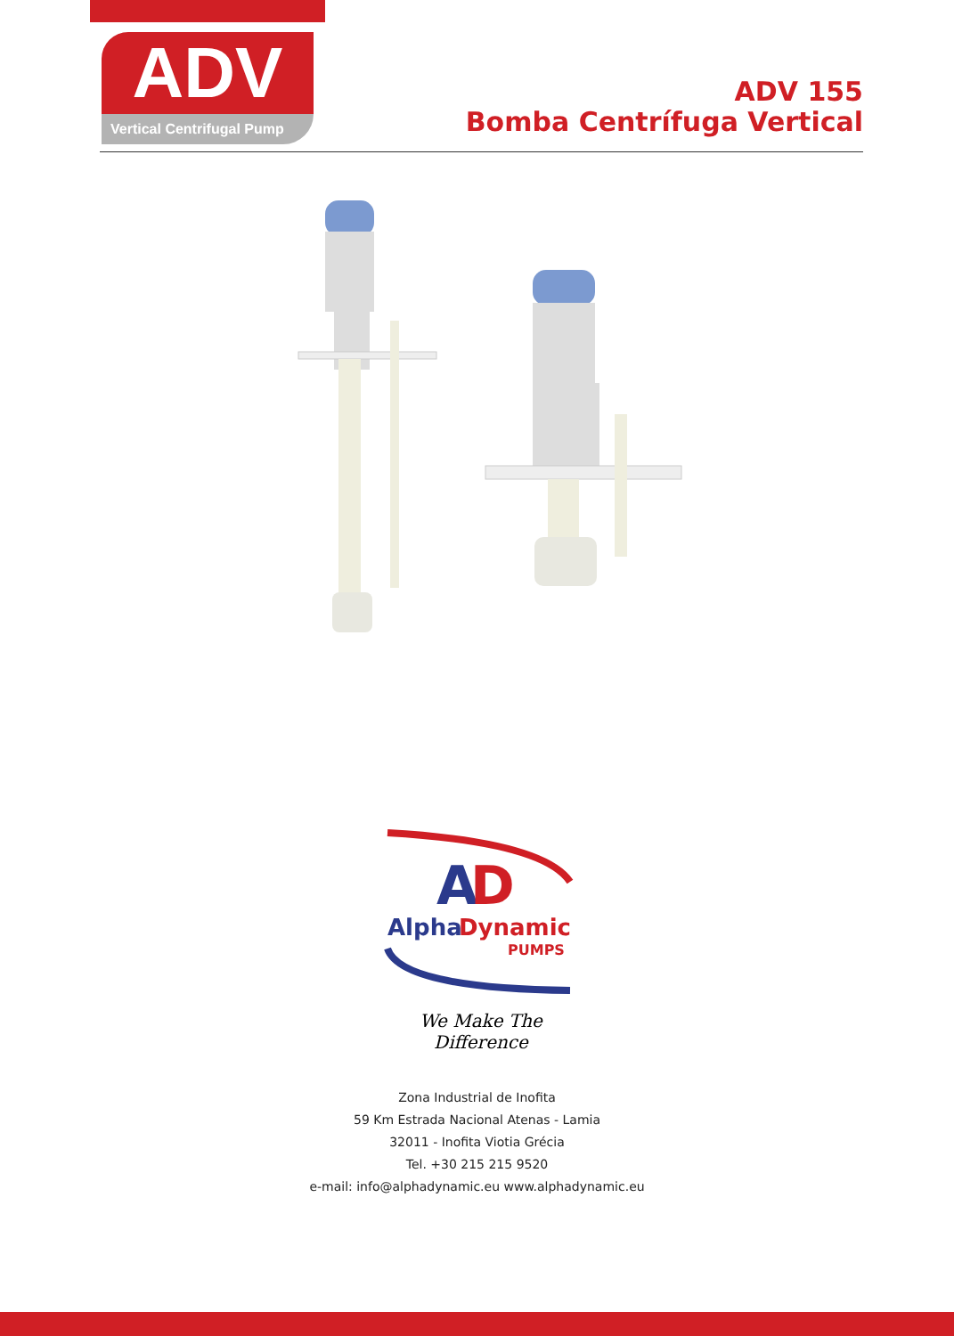ADV
Vertical Centrifugal Pump
ADV 155
Bomba Centrífuga Vertical
A
D
Alpha
Dynamic
PUMPS
We Make The Difference
Zona Industrial de Inofita
59 Km Estrada Nacional Atenas - Lamia
32011 - Inofita Viotia Grécia
Tel. +30 215 215 9520
e-mail: info@alphadynamic.eu www.alphadynamic.eu